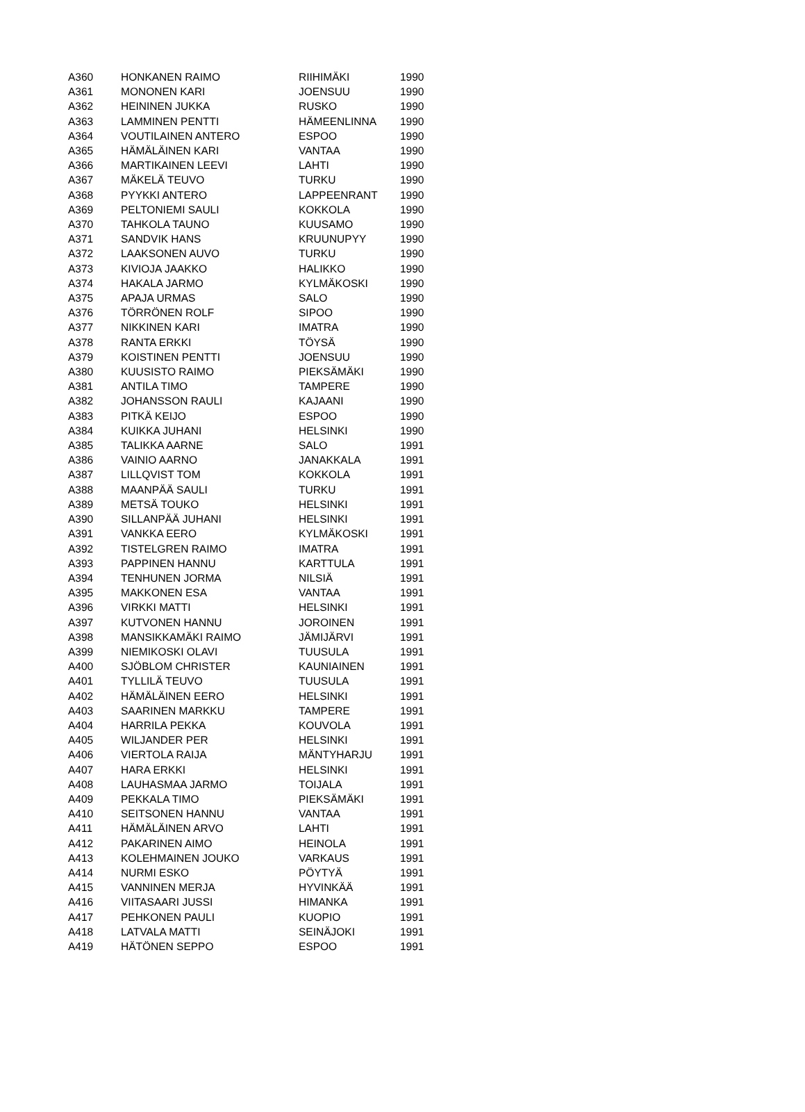| A360 | HONKANEN RAIMO | RIIHIMÄKI | 1990 |
| A361 | MONONEN KARI | JOENSUU | 1990 |
| A362 | HEININEN JUKKA | RUSKO | 1990 |
| A363 | LAMMINEN PENTTI | HÄMEENLINNA | 1990 |
| A364 | VOUTILAINEN ANTERO | ESPOO | 1990 |
| A365 | HÄMÄLÄINEN KARI | VANTAA | 1990 |
| A366 | MARTIKAINEN LEEVI | LAHTI | 1990 |
| A367 | MÄKELÄ TEUVO | TURKU | 1990 |
| A368 | PYYKKI ANTERO | LAPPEENRANT | 1990 |
| A369 | PELTONIEMI SAULI | KOKKOLA | 1990 |
| A370 | TAHKOLA TAUNO | KUUSAMO | 1990 |
| A371 | SANDVIK HANS | KRUUNUPYY | 1990 |
| A372 | LAAKSONEN AUVO | TURKU | 1990 |
| A373 | KIVIOJA JAAKKO | HALIKKO | 1990 |
| A374 | HAKALA JARMO | KYLMÄKOSKI | 1990 |
| A375 | APAJA URMAS | SALO | 1990 |
| A376 | TÖRRÖNEN ROLF | SIPOO | 1990 |
| A377 | NIKKINEN KARI | IMATRA | 1990 |
| A378 | RANTA ERKKI | TÖYSÄ | 1990 |
| A379 | KOISTINEN PENTTI | JOENSUU | 1990 |
| A380 | KUUSISTO RAIMO | PIEKSÄMÄKI | 1990 |
| A381 | ANTILA TIMO | TAMPERE | 1990 |
| A382 | JOHANSSON RAULI | KAJAANI | 1990 |
| A383 | PITKÄ KEIJO | ESPOO | 1990 |
| A384 | KUIKKA JUHANI | HELSINKI | 1990 |
| A385 | TALIKKA AARNE | SALO | 1991 |
| A386 | VAINIO AARNO | JANAKKALA | 1991 |
| A387 | LILLQVIST TOM | KOKKOLA | 1991 |
| A388 | MAANPÄÄ SAULI | TURKU | 1991 |
| A389 | METSÄ TOUKO | HELSINKI | 1991 |
| A390 | SILLANPÄÄ JUHANI | HELSINKI | 1991 |
| A391 | VANKKA EERO | KYLMÄKOSKI | 1991 |
| A392 | TISTELGREN RAIMO | IMATRA | 1991 |
| A393 | PAPPINEN HANNU | KARTTULA | 1991 |
| A394 | TENHUNEN JORMA | NILSIÄ | 1991 |
| A395 | MAKKONEN ESA | VANTAA | 1991 |
| A396 | VIRKKI MATTI | HELSINKI | 1991 |
| A397 | KUTVONEN HANNU | JOROINEN | 1991 |
| A398 | MANSIKKAMÄKI RAIMO | JÄMIJÄRVI | 1991 |
| A399 | NIEMIKOSKI OLAVI | TUUSULA | 1991 |
| A400 | SJÖBLOM CHRISTER | KAUNIAINEN | 1991 |
| A401 | TYLLILÄ TEUVO | TUUSULA | 1991 |
| A402 | HÄMÄLÄINEN EERO | HELSINKI | 1991 |
| A403 | SAARINEN MARKKU | TAMPERE | 1991 |
| A404 | HARRILA PEKKA | KOUVOLA | 1991 |
| A405 | WILJANDER PER | HELSINKI | 1991 |
| A406 | VIERTOLA RAIJA | MÄNTYHARJU | 1991 |
| A407 | HARA ERKKI | HELSINKI | 1991 |
| A408 | LAUHASMAA JARMO | TOIJALA | 1991 |
| A409 | PEKKALA TIMO | PIEKSÄMÄKI | 1991 |
| A410 | SEITSONEN HANNU | VANTAA | 1991 |
| A411 | HÄMÄLÄINEN ARVO | LAHTI | 1991 |
| A412 | PAKARINEN AIMO | HEINOLA | 1991 |
| A413 | KOLEHMAINEN JOUKO | VARKAUS | 1991 |
| A414 | NURMI ESKO | PÖYTYÄ | 1991 |
| A415 | VANNINEN MERJA | HYVINKÄÄ | 1991 |
| A416 | VIITASAARI JUSSI | HIMANKA | 1991 |
| A417 | PEHKONEN PAULI | KUOPIO | 1991 |
| A418 | LATVALA MATTI | SEINÄJOKI | 1991 |
| A419 | HÄTÖNEN SEPPO | ESPOO | 1991 |